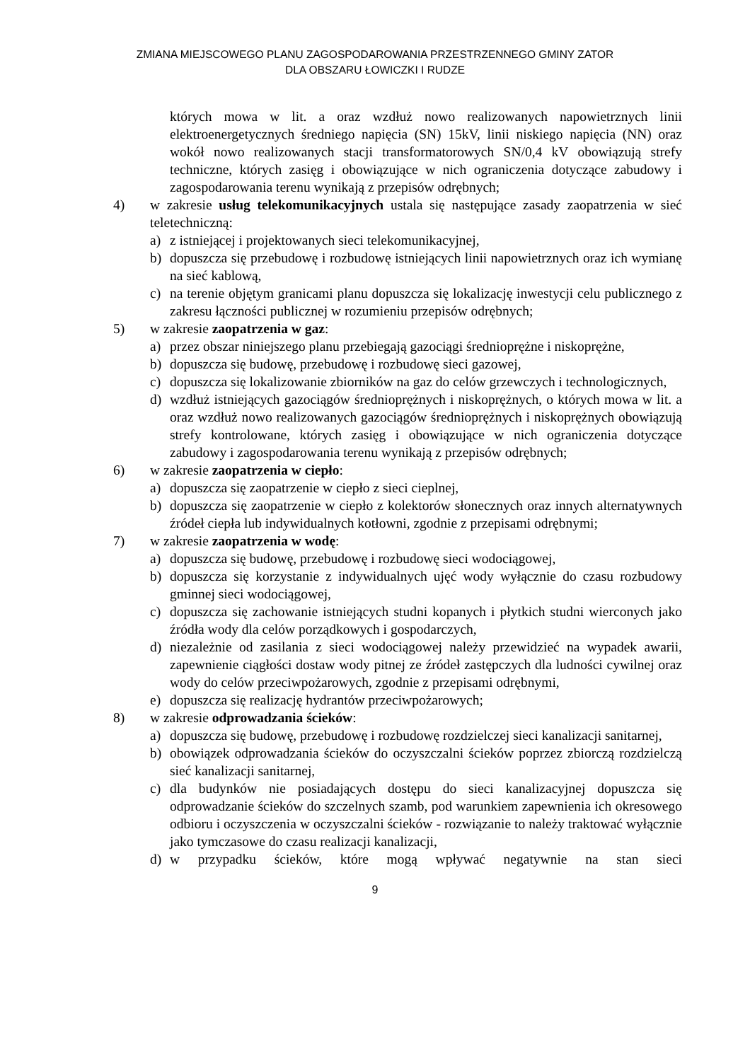ZMIANA MIEJSCOWEGO PLANU ZAGOSPODAROWANIA PRZESTRZENNEGO GMINY ZATOR
DLA OBSZARU ŁOWICZKI I RUDZE
których mowa w lit. a oraz wzdłuż nowo realizowanych napowietrznych linii elektroenergetycznych średniego napięcia (SN) 15kV, linii niskiego napięcia (NN) oraz wokół nowo realizowanych stacji transformatorowych SN/0,4 kV obowiązują strefy techniczne, których zasięg i obowiązujące w nich ograniczenia dotyczące zabudowy i zagospodarowania terenu wynikają z przepisów odrębnych;
4) w zakresie usług telekomunikacyjnych ustala się następujące zasady zaopatrzenia w sieć teletechniczną:
a) z istniejącej i projektowanych sieci telekomunikacyjnej,
b) dopuszcza się przebudowę i rozbudowę istniejących linii napowietrznych oraz ich wymianę na sieć kablową,
c) na terenie objętym granicami planu dopuszcza się lokalizację inwestycji celu publicznego z zakresu łączności publicznej w rozumieniu przepisów odrębnych;
5) w zakresie zaopatrzenia w gaz:
a) przez obszar niniejszego planu przebiegają gazociągi średnioprężne i niskoprężne,
b) dopuszcza się budowę, przebudowę i rozbudowę sieci gazowej,
c) dopuszcza się lokalizowanie zbiorników na gaz do celów grzewczych i technologicznych,
d) wzdłuż istniejących gazociągów średnioprężnych i niskoprężnych, o których mowa w lit. a oraz wzdłuż nowo realizowanych gazociągów średnioprężnych i niskoprężnych obowiązują strefy kontrolowane, których zasięg i obowiązujące w nich ograniczenia dotyczące zabudowy i zagospodarowania terenu wynikają z przepisów odrębnych;
6) w zakresie zaopatrzenia w ciepło:
a) dopuszcza się zaopatrzenie w ciepło z sieci cieplnej,
b) dopuszcza się zaopatrzenie w ciepło z kolektorów słonecznych oraz innych alternatywnych źródeł ciepła lub indywidualnych kotłowni, zgodnie z przepisami odrębnymi;
7) w zakresie zaopatrzenia w wodę:
a) dopuszcza się budowę, przebudowę i rozbudowę sieci wodociągowej,
b) dopuszcza się korzystanie z indywidualnych ujęć wody wyłącznie do czasu rozbudowy gminnej sieci wodociągowej,
c) dopuszcza się zachowanie istniejących studni kopanych i płytkich studni wierconych jako źródła wody dla celów porządkowych i gospodarczych,
d) niezależnie od zasilania z sieci wodociągowej należy przewidzieć na wypadek awarii, zapewnienie ciągłości dostaw wody pitnej ze źródeł zastępczych dla ludności cywilnej oraz wody do celów przeciwpożarowych, zgodnie z przepisami odrębnymi,
e) dopuszcza się realizację hydrantów przeciwpożarowych;
8) w zakresie odprowadzania ścieków:
a) dopuszcza się budowę, przebudowę i rozbudowę rozdzielczej sieci kanalizacji sanitarnej,
b) obowiązek odprowadzania ścieków do oczyszczalni ścieków poprzez zbiorczą rozdzielczą sieć kanalizacji sanitarnej,
c) dla budynków nie posiadających dostępu do sieci kanalizacyjnej dopuszcza się odprowadzanie ścieków do szczelnych szamb, pod warunkiem zapewnienia ich okresowego odbioru i oczyszczenia w oczyszczalni ścieków - rozwiązanie to należy traktować wyłącznie jako tymczasowe do czasu realizacji kanalizacji,
d) w przypadku ścieków, które mogą wpływać negatywnie na stan sieci
9